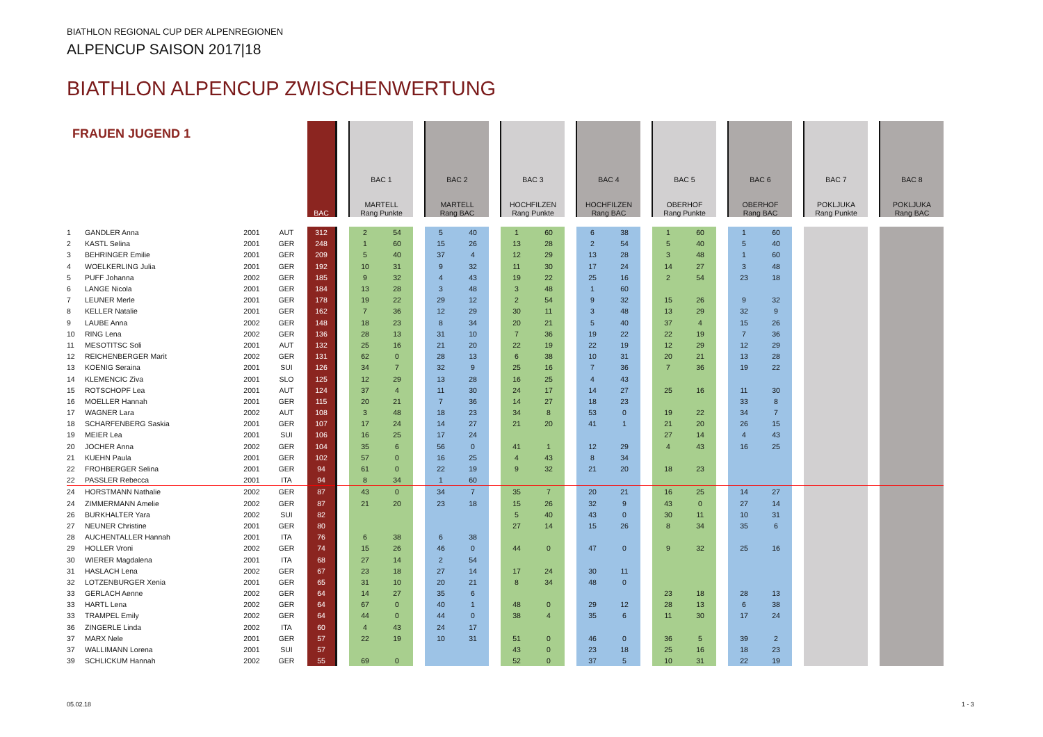BIATHLON REGIONAL CUP DER ALPENREGIONEN
ALPENCUP SAISON 2017|18
BIATHLON ALPENCUP ZWISCHENWERTUNG
| FRAUEN JUGEND 1 | | | | BAC | | BAC 1 MARTELL Rang Punkte | | | BAC 2 MARTELL Rang BAC | | | BAC 3 HOCHFILZEN Rang Punkte | | | BAC 4 HOCHFILZEN Rang BAC | | | BAC 5 OBERHOF Rang Punkte | | | BAC 6 OBERHOF Rang BAC | | | BAC 7 POKLJUKA Rang Punkte | | | BAC 8 POKLJUKA Rang BAC | |
| --- | --- | --- | --- | --- | --- | --- | --- | --- | --- | --- | --- | --- | --- | --- | --- | --- | --- | --- | --- | --- | --- | --- | --- | --- | --- | --- | --- | --- |
| 1 | GANDLER Anna | 2001 | AUT | 312 | | 2 | 54 | | 5 | 40 | | 1 | 60 | | 6 | 38 | | 1 | 60 | | 1 | 60 | | | | | | |
| 2 | KASTL Selina | 2001 | GER | 248 | | 1 | 60 | | 15 | 26 | | 13 | 28 | | 2 | 54 | | 5 | 40 | | 5 | 40 | | | | | | |
| 3 | BEHRINGER Emilie | 2001 | GER | 209 | | 5 | 40 | | 37 | 4 | | 12 | 29 | | 13 | 28 | | 3 | 48 | | 1 | 60 | | | | | | |
| 4 | WOELKERLING Julia | 2001 | GER | 192 | | 10 | 31 | | 9 | 32 | | 11 | 30 | | 17 | 24 | | 14 | 27 | | 3 | 48 | | | | | | |
| 5 | PUFF Johanna | 2002 | GER | 185 | | 9 | 32 | | 4 | 43 | | 19 | 22 | | 25 | 16 | | 2 | 54 | | 23 | 18 | | | | | | |
| 6 | LANGE Nicola | 2001 | GER | 184 | | 13 | 28 | | 3 | 48 | | 3 | 48 | | 1 | 60 | | | | | | | | | | | | |
| 7 | LEUNER Merle | 2001 | GER | 178 | | 19 | 22 | | 29 | 12 | | 2 | 54 | | 9 | 32 | | 15 | 26 | | 9 | 32 | | | | | | |
| 8 | KELLER Natalie | 2001 | GER | 162 | | 7 | 36 | | 12 | 29 | | 30 | 11 | | 3 | 48 | | 13 | 29 | | 32 | 9 | | | | | | |
| 9 | LAUBE Anna | 2002 | GER | 148 | | 18 | 23 | | 8 | 34 | | 20 | 21 | | 5 | 40 | | 37 | 4 | | 15 | 26 | | | | | | |
| 10 | RING Lena | 2002 | GER | 136 | | 28 | 13 | | 31 | 10 | | 7 | 36 | | 19 | 22 | | 22 | 19 | | 7 | 36 | | | | | | |
| 11 | MESOTITSC Soli | 2001 | AUT | 132 | | 25 | 16 | | 21 | 20 | | 22 | 19 | | 22 | 19 | | 12 | 29 | | 12 | 29 | | | | | | |
| 12 | REICHENBERGER Marit | 2002 | GER | 131 | | 62 | 0 | | 28 | 13 | | 6 | 38 | | 10 | 31 | | 20 | 21 | | 13 | 28 | | | | | | |
| 13 | KOENIG Seraina | 2001 | SUI | 126 | | 34 | 7 | | 32 | 9 | | 25 | 16 | | 7 | 36 | | 7 | 36 | | 19 | 22 | | | | | | |
| 14 | KLEMENCIC Ziva | 2001 | SLO | 125 | | 12 | 29 | | 13 | 28 | | 16 | 25 | | 4 | 43 | | | | | | | | | | | | |
| 15 | ROTSCHOPF Lea | 2001 | AUT | 124 | | 37 | 4 | | 11 | 30 | | 24 | 17 | | 14 | 27 | | 25 | 16 | | 11 | 30 | | | | | | |
| 16 | MOELLER Hannah | 2001 | GER | 115 | | 20 | 21 | | 7 | 36 | | 14 | 27 | | 18 | 23 | | | | | 33 | 8 | | | | | | |
| 17 | WAGNER Lara | 2002 | AUT | 108 | | 3 | 48 | | 18 | 23 | | 34 | 8 | | 53 | 0 | | 19 | 22 | | 34 | 7 | | | | | | |
| 18 | SCHARFENBERG Saskia | 2001 | GER | 107 | | 17 | 24 | | 14 | 27 | | 21 | 20 | | 41 | 1 | | 21 | 20 | | 26 | 15 | | | | | | |
| 19 | MEIER Lea | 2001 | SUI | 106 | | 16 | 25 | | 17 | 24 | | | | | | | | 27 | 14 | | 4 | 43 | | | | | | |
| 20 | JOCHER Anna | 2002 | GER | 104 | | 35 | 6 | | 56 | 0 | | 41 | 1 | | 12 | 29 | | 4 | 43 | | 16 | 25 | | | | | | |
| 21 | KUEHN Paula | 2001 | GER | 102 | | 57 | 0 | | 16 | 25 | | 4 | 43 | | 8 | 34 | | | | | | | | | | | | |
| 22 | FROHBERGER Selina | 2001 | GER | 94 | | 61 | 0 | | 22 | 19 | | 9 | 32 | | 21 | 20 | | 18 | 23 | | | | | | | | | |
| 22 | PASSLER Rebecca | 2001 | ITA | 94 | | 8 | 34 | | 1 | 60 | | | | | | | | | | | | | | | | | | |
| 24 | HORSTMANN Nathalie | 2002 | GER | 87 | | 43 | 0 | | 34 | 7 | | 35 | 7 | | 20 | 21 | | 16 | 25 | | 14 | 27 | | | | | | |
| 24 | ZIMMERMANN Amelie | 2002 | GER | 87 | | 21 | 20 | | 23 | 18 | | 15 | 26 | | 32 | 9 | | 43 | 0 | | 27 | 14 | | | | | | |
| 26 | BURKHALTER Yara | 2002 | SUI | 82 | | | | | | | | 5 | 40 | | 43 | 0 | | 30 | 11 | | 10 | 31 | | | | | | |
| 27 | NEUNER Christine | 2001 | GER | 80 | | | | | | | | 27 | 14 | | 15 | 26 | | 8 | 34 | | 35 | 6 | | | | | | |
| 28 | AUCHENTALLER Hannah | 2001 | ITA | 76 | | 6 | 38 | | 6 | 38 | | | | | | | | | | | | | | | | | | |
| 29 | HOLLER Vroni | 2002 | GER | 74 | | 15 | 26 | | 46 | 0 | | 44 | 0 | | 47 | 0 | | 9 | 32 | | 25 | 16 | | | | | | |
| 30 | WIERER Magdalena | 2001 | ITA | 68 | | 27 | 14 | | 2 | 54 | | | | | | | | | | | | | | | | | | |
| 31 | HASLACH Lena | 2002 | GER | 67 | | 23 | 18 | | 27 | 14 | | 17 | 24 | | 30 | 11 | | | | | | | | | | | | |
| 32 | LOTZENBURGER Xenia | 2001 | GER | 65 | | 31 | 10 | | 20 | 21 | | 8 | 34 | | 48 | 0 | | | | | | | | | | | | |
| 33 | GERLACH Aenne | 2002 | GER | 64 | | 14 | 27 | | 35 | 6 | | | | | | | | 23 | 18 | | 28 | 13 | | | | | | |
| 33 | HARTL Lena | 2002 | GER | 64 | | 67 | 0 | | 40 | 1 | | 48 | 0 | | 29 | 12 | | 28 | 13 | | 6 | 38 | | | | | | |
| 33 | TRAMPEL Emily | 2002 | GER | 64 | | 44 | 0 | | 44 | 0 | | 38 | 4 | | 35 | 6 | | 11 | 30 | | 17 | 24 | | | | | | |
| 36 | ZINGERLE Linda | 2002 | ITA | 60 | | 4 | 43 | | 24 | 17 | | | | | | | | | | | | | | | | | | |
| 37 | MARX Nele | 2001 | GER | 57 | | 22 | 19 | | 10 | 31 | | 51 | 0 | | 46 | 0 | | 36 | 5 | | 39 | 2 | | | | | | |
| 37 | WALLIMANN Lorena | 2001 | SUI | 57 | | | | | | | | 43 | 0 | | 23 | 18 | | 25 | 16 | | 18 | 23 | | | | | | |
| 39 | SCHLICKUM Hannah | 2002 | GER | 55 | | 69 | 0 | | | | | 52 | 0 | | 37 | 5 | | 10 | 31 | | 22 | 19 | | | | | | |
05.02.18 1 - 3